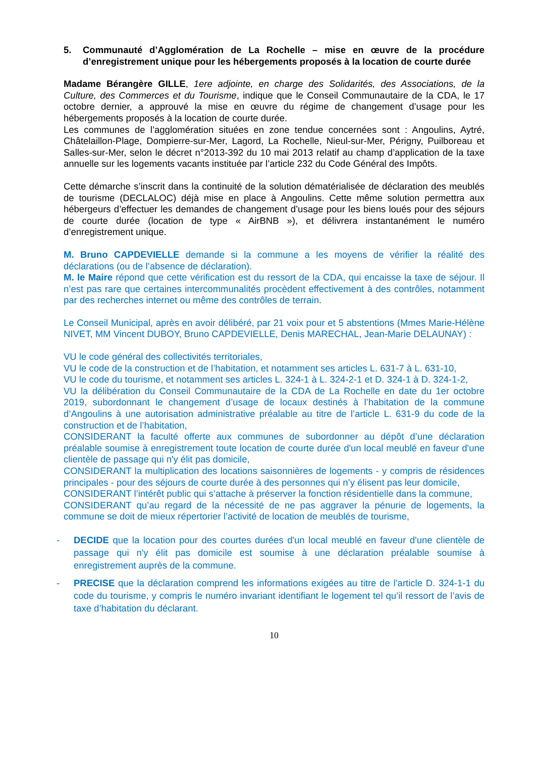5. Communauté d’Agglomération de La Rochelle – mise en œuvre de la procédure d’enregistrement unique pour les hébergements proposés à la location de courte durée
Madame Bérangère GILLE, 1ere adjointe, en charge des Solidarités, des Associations, de la Culture, des Commerces et du Tourisme, indique que le Conseil Communautaire de la CDA, le 17 octobre dernier, a approuvé la mise en œuvre du régime de changement d’usage pour les hébergements proposés à la location de courte durée.
Les communes de l’agglomération situées en zone tendue concernées sont : Angoulins, Aytré, Châtelaillon-Plage, Dompierre-sur-Mer, Lagord, La Rochelle, Nieul-sur-Mer, Périgny, Puilboreau et Salles-sur-Mer, selon le décret n°2013-392 du 10 mai 2013 relatif au champ d’application de la taxe annuelle sur les logements vacants instituée par l’article 232 du Code Général des Impôts.
Cette démarche s’inscrit dans la continuité de la solution dématérialisée de déclaration des meublés de tourisme (DECLALOC) déjà mise en place à Angoulins. Cette même solution permettra aux hébergeurs d’effectuer les demandes de changement d’usage pour les biens loués pour des séjours de courte durée (location de type « AirBNB »), et délivrera instantanément le numéro d’enregistrement unique.
M. Bruno CAPDEVIELLE demande si la commune a les moyens de vérifier la réalité des déclarations (ou de l’absence de déclaration).
M. le Maire répond que cette vérification est du ressort de la CDA, qui encaisse la taxe de séjour. Il n’est pas rare que certaines intercommunalités procèdent effectivement à des contrôles, notamment par des recherches internet ou même des contrôles de terrain.
Le Conseil Municipal, après en avoir délibéré, par 21 voix pour et 5 abstentions (Mmes Marie-Hélène NIVET, MM Vincent DUBOY, Bruno CAPDEVIELLE, Denis MARECHAL, Jean-Marie DELAUNAY) :
VU le code général des collectivités territoriales,
VU le code de la construction et de l’habitation, et notamment ses articles L. 631-7 à L. 631-10,
VU le code du tourisme, et notamment ses articles L. 324-1 à L. 324-2-1 et D. 324-1 à D. 324-1-2,
VU la délibération du Conseil Communautaire de la CDA de La Rochelle en date du 1er octobre 2019, subordonnant le changement d’usage de locaux destinés à l’habitation de la commune d’Angoulins à une autorisation administrative préalable au titre de l’article L. 631-9 du code de la construction et de l’habitation,
CONSIDERANT la faculté offerte aux communes de subordonner au dépôt d’une déclaration préalable soumise à enregistrement toute location de courte durée d'un local meublé en faveur d'une clientèle de passage qui n'y élit pas domicile,
CONSIDERANT la multiplication des locations saisonnières de logements - y compris de résidences principales - pour des séjours de courte durée à des personnes qui n’y élisent pas leur domicile,
CONSIDERANT l’intérêt public qui s’attache à préserver la fonction résidentielle dans la commune,
CONSIDERANT qu’au regard de la nécessité de ne pas aggraver la pénurie de logements, la commune se doit de mieux répertorier l’activité de location de meublés de tourisme,
- DECIDE que la location pour des courtes durées d'un local meublé en faveur d'une clientèle de passage qui n'y élit pas domicile est soumise à une déclaration préalable soumise à enregistrement auprès de la commune.
- PRECISE que la déclaration comprend les informations exigées au titre de l’article D. 324-1-1 du code du tourisme, y compris le numéro invariant identifiant le logement tel qu’il ressort de l’avis de taxe d’habitation du déclarant.
10